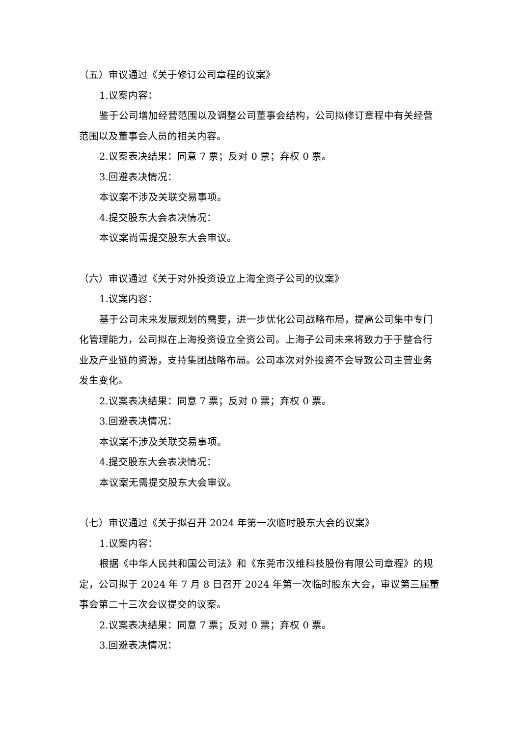（五）审议通过《关于修订公司章程的议案》
1.议案内容：
鉴于公司增加经营范围以及调整公司董事会结构，公司拟修订章程中有关经营范围以及董事会人员的相关内容。
2.议案表决结果：同意 7 票；反对 0 票；弃权 0 票。
3.回避表决情况：
本议案不涉及关联交易事项。
4.提交股东大会表决情况：
本议案尚需提交股东大会审议。
（六）审议通过《关于对外投资设立上海全资子公司的议案》
1.议案内容：
基于公司未来发展规划的需要，进一步优化公司战略布局，提高公司集中专门化管理能力，公司拟在上海投资设立全资公司。上海子公司未来将致力于于整合行业及产业链的资源，支持集团战略布局。公司本次对外投资不会导致公司主营业务发生变化。
2.议案表决结果：同意 7 票；反对 0 票；弃权 0 票。
3.回避表决情况：
本议案不涉及关联交易事项。
4.提交股东大会表决情况：
本议案无需提交股东大会审议。
（七）审议通过《关于拟召开 2024 年第一次临时股东大会的议案》
1.议案内容：
根据《中华人民共和国公司法》和《东莞市汉维科技股份有限公司章程》的规定，公司拟于 2024 年 7 月 8 日召开 2024 年第一次临时股东大会，审议第三届董事会第二十三次会议提交的议案。
2.议案表决结果：同意 7 票；反对 0 票；弃权 0 票。
3.回避表决情况：